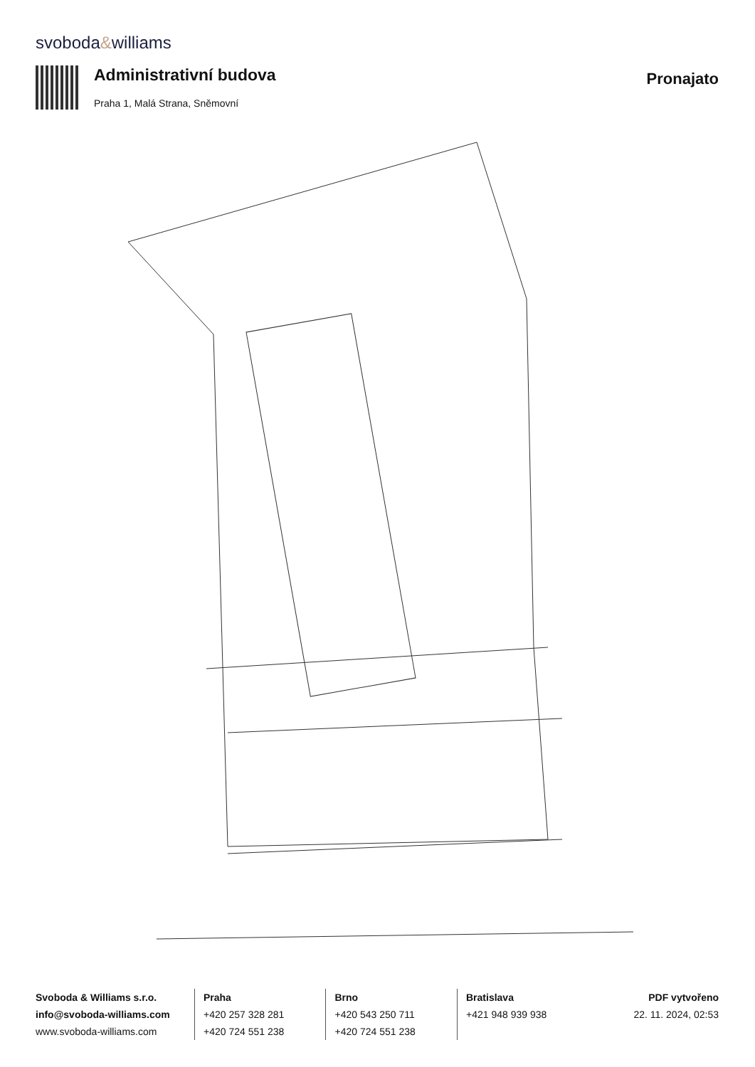svoboda&williams
Administrativní budova
Praha 1, Malá Strana, Sněmovní
Pronajato
Svoboda & Williams s.r.o.
info@svoboda-williams.com
www.svoboda-williams.com
Praha
+420 257 328 281
+420 724 551 238
Brno
+420 543 250 711
+420 724 551 238
Bratislava
+421 948 939 938
PDF vytvořeno
22. 11. 2024, 02:53